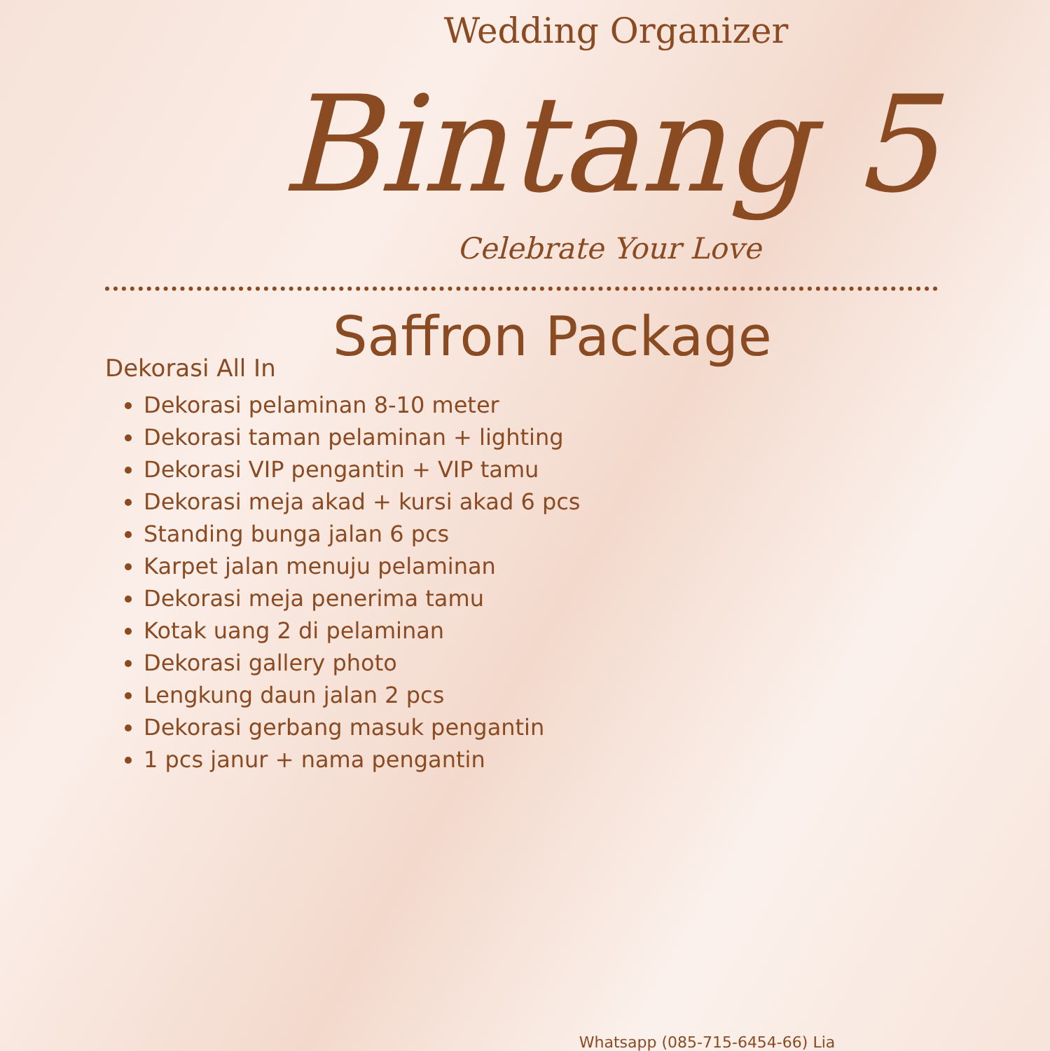Wedding Organizer
Bintang 5
Celebrate Your Love
Saffron Package
Dekorasi All In
Dekorasi pelaminan 8-10 meter
Dekorasi taman pelaminan + lighting
Dekorasi VIP pengantin + VIP tamu
Dekorasi meja akad + kursi akad 6 pcs
Standing bunga jalan 6 pcs
Karpet jalan menuju pelaminan
Dekorasi meja penerima tamu
Kotak uang 2 di pelaminan
Dekorasi gallery photo
Lengkung daun jalan 2 pcs
Dekorasi gerbang masuk pengantin
1 pcs janur + nama pengantin
Whatsapp (085-715-6454-66) Lia